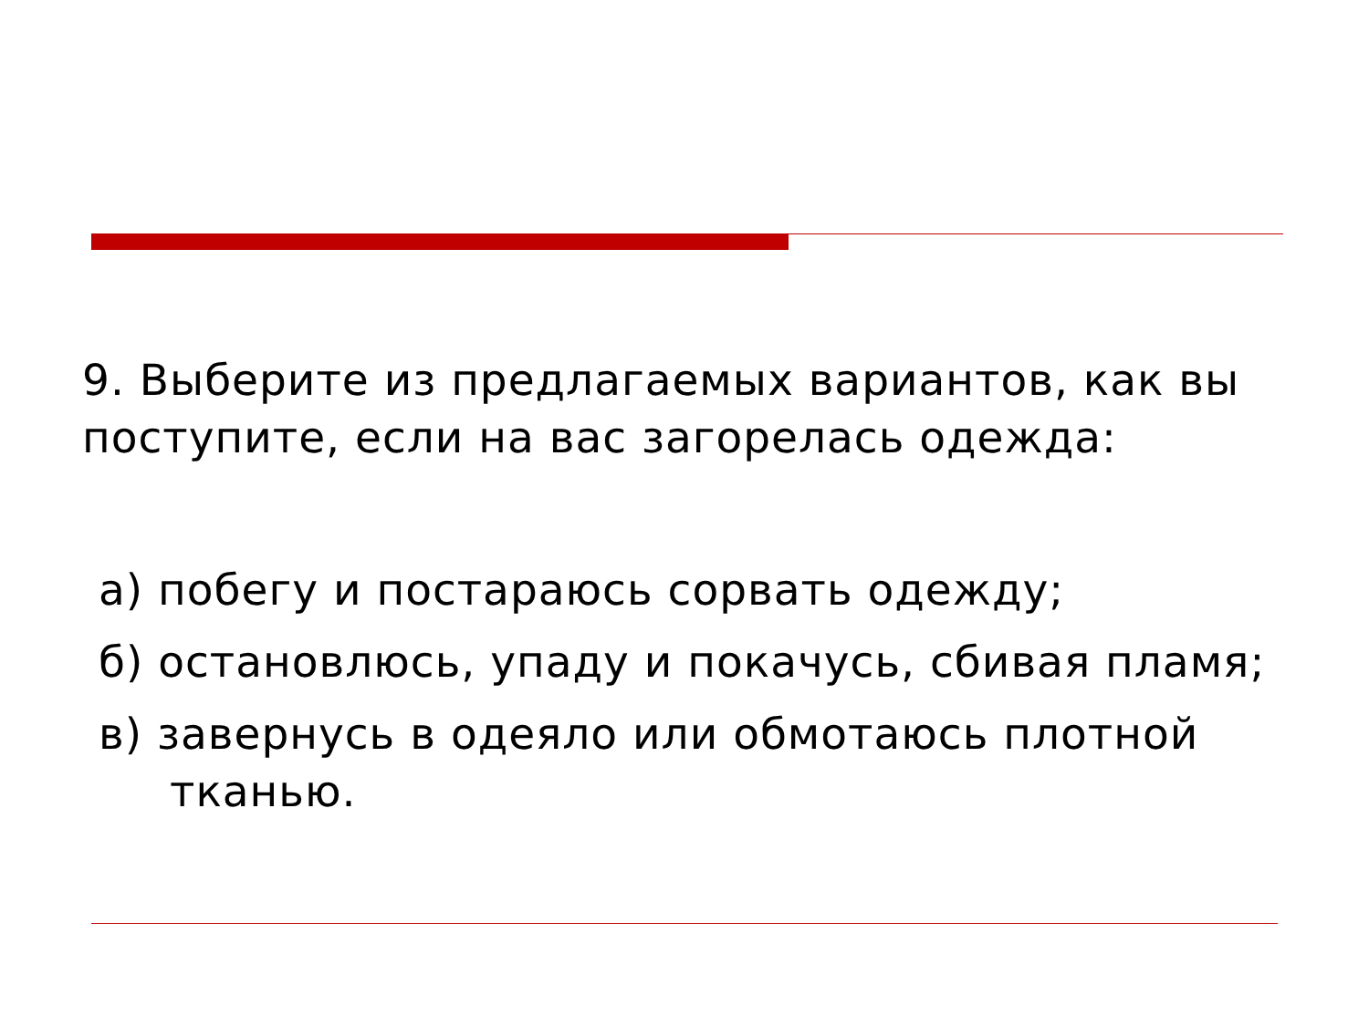9. Выберите из предлагаемых вариантов, как вы поступите, если на вас загорелась одежда:
а) побегу и постараюсь сорвать одежду;
б) остановлюсь, упаду и покачусь, сбивая пламя;
в) завернусь в одеяло или обмотаюсь плотной тканью.